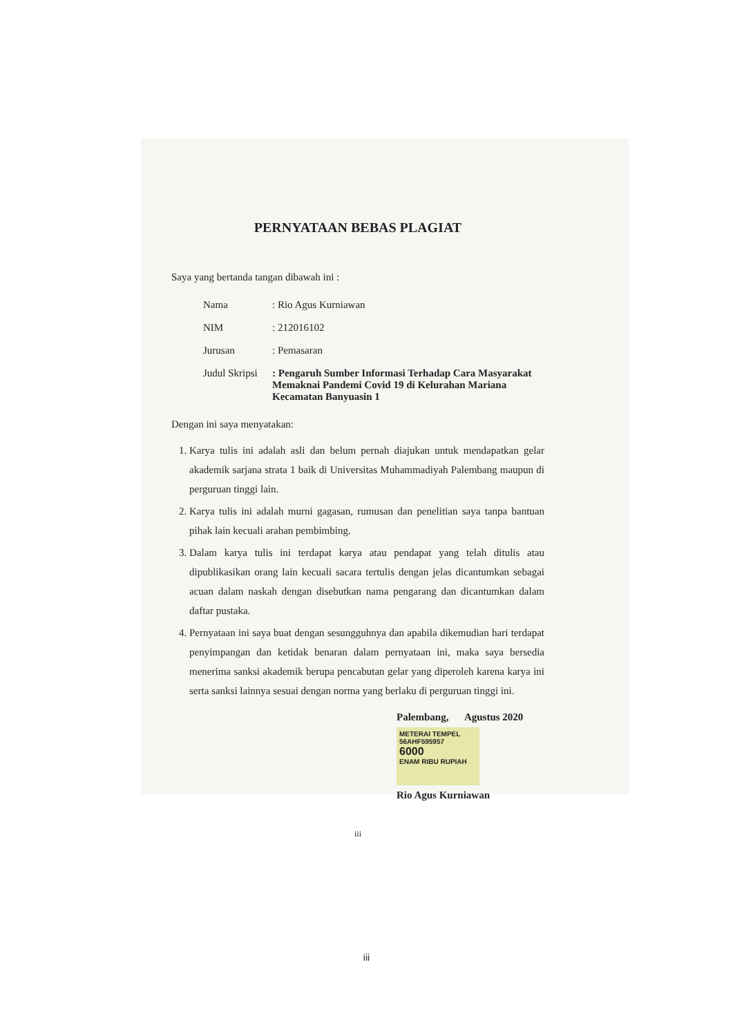PERNYATAAN BEBAS PLAGIAT
Saya yang bertanda tangan dibawah ini :
| Nama | : Rio Agus Kurniawan |
| NIM | : 212016102 |
| Jurusan | : Pemasaran |
| Judul Skripsi | : Pengaruh Sumber Informasi Terhadap Cara Masyarakat Memaknai Pandemi Covid 19 di Kelurahan Mariana Kecamatan Banyuasin 1 |
Dengan ini saya menyatakan:
1. Karya tulis ini adalah asli dan belum pernah diajukan untuk mendapatkan gelar akademik sarjana strata 1 baik di Universitas Muhammadiyah Palembang maupun di perguruan tinggi lain.
2. Karya tulis ini adalah murni gagasan, rumusan dan penelitian saya tanpa bantuan pihak lain kecuali arahan pembimbing.
3. Dalam karya tulis ini terdapat karya atau pendapat yang telah ditulis atau dipublikasikan orang lain kecuali sacara tertulis dengan jelas dicantumkan sebagai acuan dalam naskah dengan disebutkan nama pengarang dan dicantumkan dalam daftar pustaka.
4. Pernyataan ini saya buat dengan sesungguhnya dan apabila dikemudian hari terdapat penyimpangan dan ketidak benaran dalam pernyataan ini, maka saya bersedia menerima sanksi akademik berupa pencabutan gelar yang diperoleh karena karya ini serta sanksi lainnya sesuai dengan norma yang berlaku di perguruan tinggi ini.
Palembang, Agustus 2020
METERAI TEMPEL
56AHF595957
6000
ENAM RIBU RUPIAH
Rio Agus Kurniawan
iii
iii